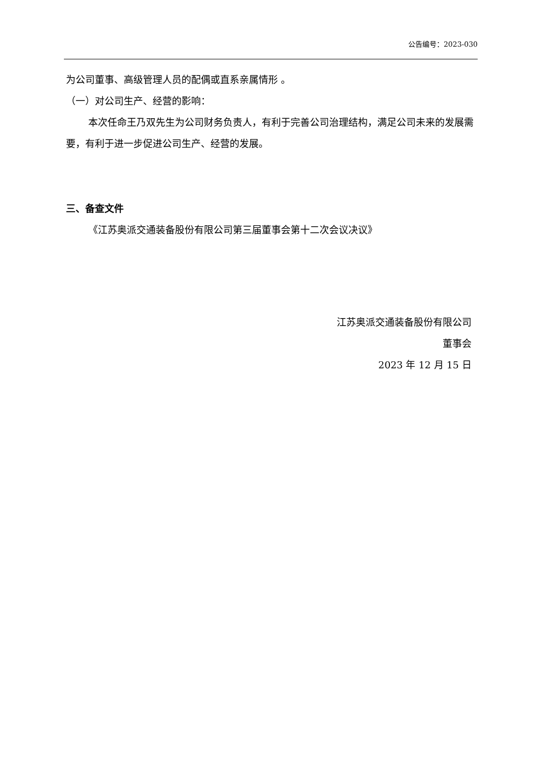公告编号：2023-030
为公司董事、高级管理人员的配偶或直系亲属情形 。
（一）对公司生产、经营的影响：
本次任命王乃双先生为公司财务负责人，有利于完善公司治理结构，满足公司未来的发展需要，有利于进一步促进公司生产、经营的发展。
三、备查文件
《江苏奥派交通装备股份有限公司第三届董事会第十二次会议决议》
江苏奥派交通装备股份有限公司
董事会
2023 年 12 月 15 日